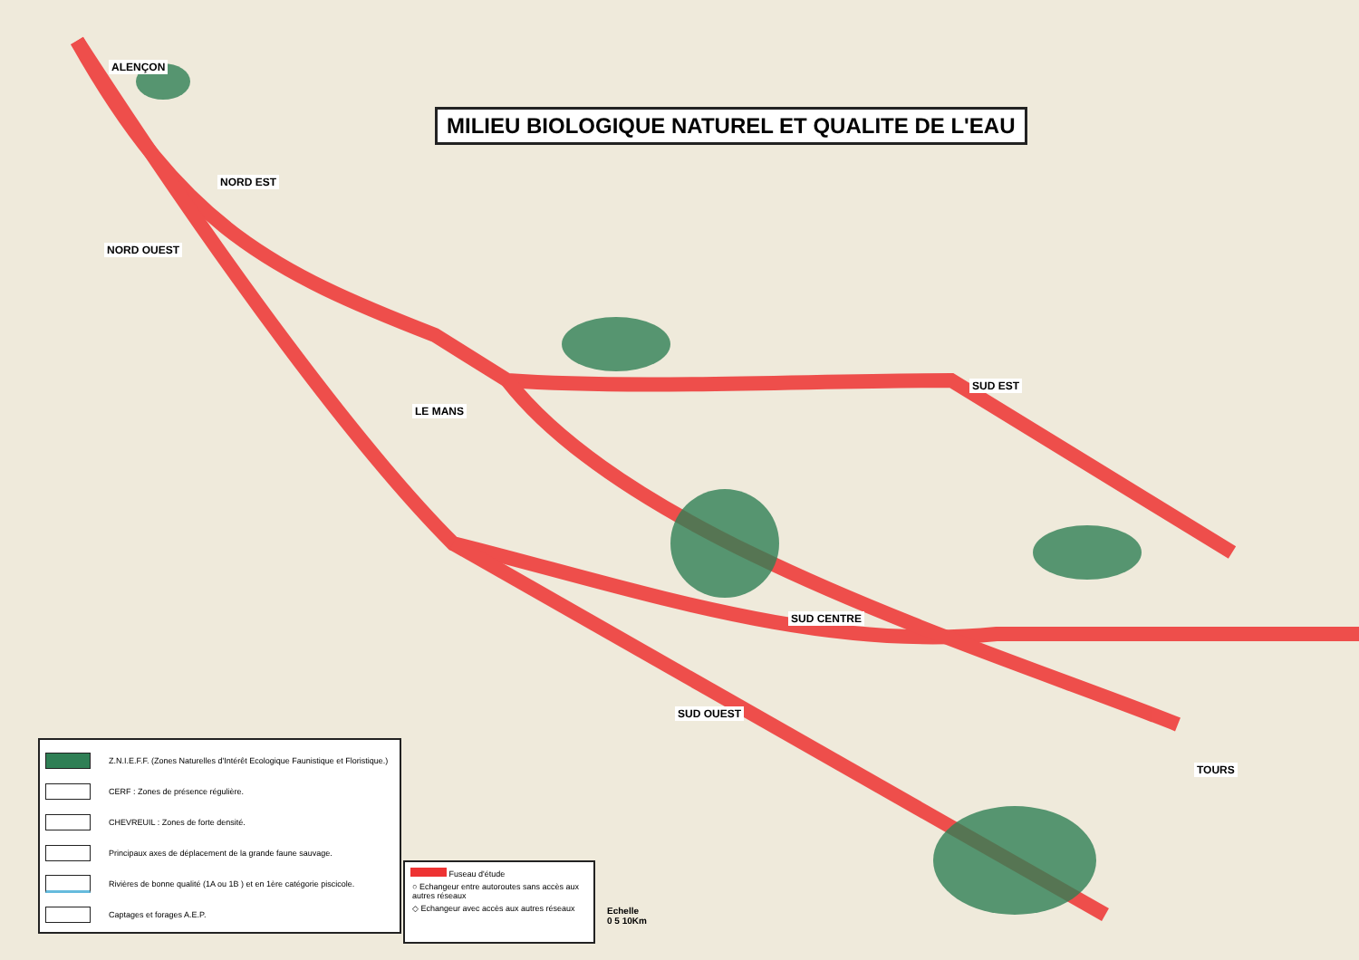MILIEU BIOLOGIQUE NATUREL ET QUALITE DE L'EAU
ALENÇON
LE MANS
TOURS
NORD EST
NORD OUEST
SUD EST
SUD CENTRE
SUD OUEST
Z.N.I.E.F.F. (Zones Naturelles d'Intérêt Ecologique Faunistique et Floristique.)
CERF : Zones de présence régulière.
CHEVREUIL : Zones de forte densité.
Principaux axes de déplacement de la grande faune sauvage.
Rivières de bonne qualité (1A ou 1B ) et en 1ère catégorie piscicole.
Captages et forages A.E.P.
Fuseau d'étude
○ Echangeur entre autoroutes sans accès aux autres réseaux
◇ Echangeur avec accès aux autres réseaux
Echelle
0 5 10Km